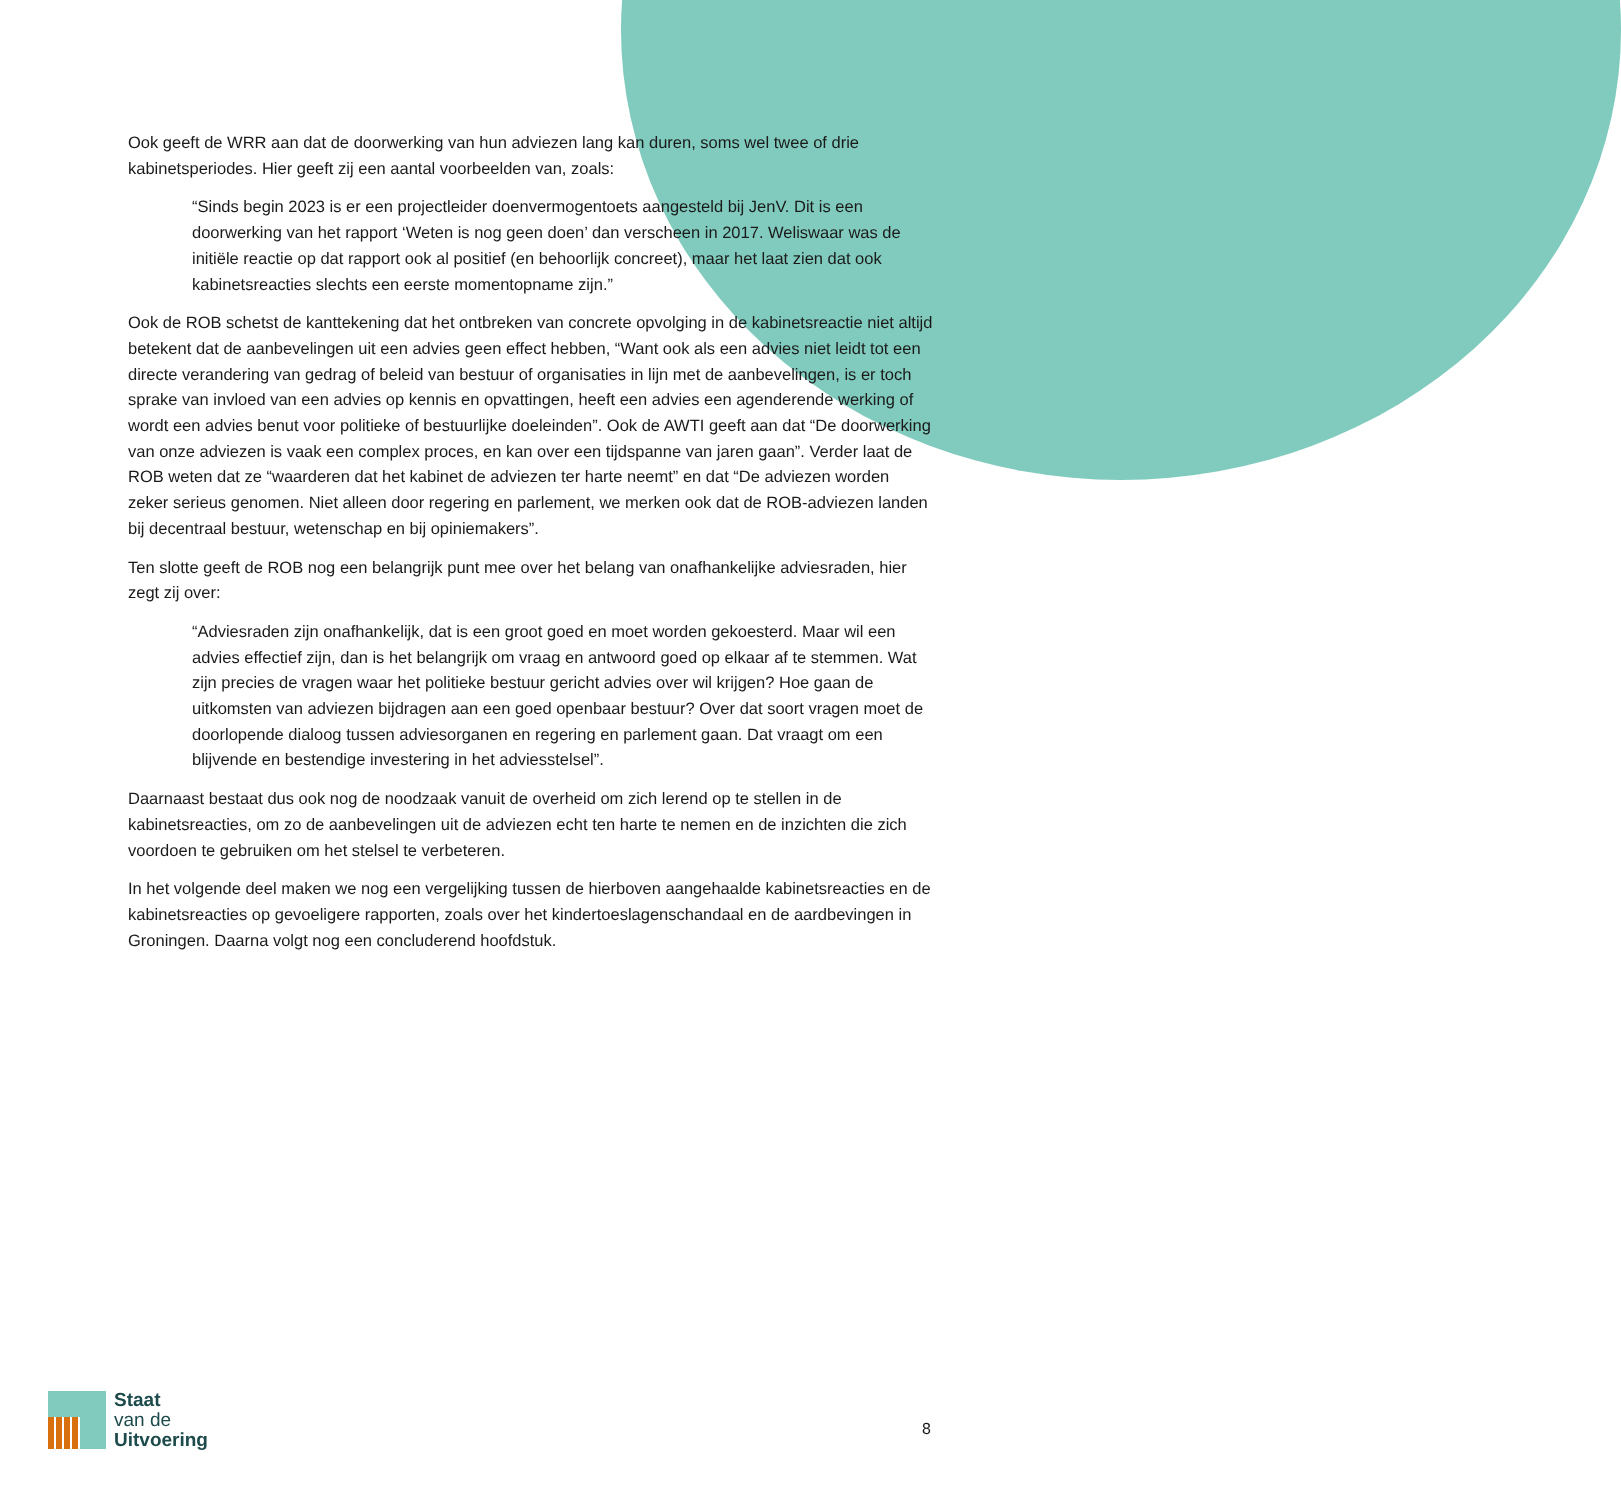Ook geeft de WRR aan dat de doorwerking van hun adviezen lang kan duren, soms wel twee of drie kabinetsperiodes. Hier geeft zij een aantal voorbeelden van, zoals:
“Sinds begin 2023 is er een projectleider doenvermogentoets aangesteld bij JenV. Dit is een doorwerking van het rapport ‘Weten is nog geen doen’ dan verscheen in 2017. Weliswaar was de initiële reactie op dat rapport ook al positief (en behoorlijk concreet), maar het laat zien dat ook kabinetsreacties slechts een eerste momentopname zijn.”
Ook de ROB schetst de kanttekening dat het ontbreken van concrete opvolging in de kabinetsreactie niet altijd betekent dat de aanbevelingen uit een advies geen effect hebben, “Want ook als een advies niet leidt tot een directe verandering van gedrag of beleid van bestuur of organisaties in lijn met de aanbevelingen, is er toch sprake van invloed van een advies op kennis en opvattingen, heeft een advies een agenderende werking of wordt een advies benut voor politieke of bestuurlijke doeleinden”. Ook de AWTI geeft aan dat “De doorwerking van onze adviezen is vaak een complex proces, en kan over een tijdspanne van jaren gaan”. Verder laat de ROB weten dat ze “waarderen dat het kabinet de adviezen ter harte neemt” en dat “De adviezen worden zeker serieus genomen. Niet alleen door regering en parlement, we merken ook dat de ROB-adviezen landen bij decentraal bestuur, wetenschap en bij opiniemakers”.
Ten slotte geeft de ROB nog een belangrijk punt mee over het belang van onafhankelijke adviesraden, hier zegt zij over:
“Adviesraden zijn onafhankelijk, dat is een groot goed en moet worden gekoesterd. Maar wil een advies effectief zijn, dan is het belangrijk om vraag en antwoord goed op elkaar af te stemmen. Wat zijn precies de vragen waar het politieke bestuur gericht advies over wil krijgen? Hoe gaan de uitkomsten van adviezen bijdragen aan een goed openbaar bestuur? Over dat soort vragen moet de doorlopende dialoog tussen adviesorganen en regering en parlement gaan. Dat vraagt om een blijvende en bestendige investering in het adviesstelsel”.
Daarnaast bestaat dus ook nog de noodzaak vanuit de overheid om zich lerend op te stellen in de kabinetsreacties, om zo de aanbevelingen uit de adviezen echt ten harte te nemen en de inzichten die zich voordoen te gebruiken om het stelsel te verbeteren.
In het volgende deel maken we nog een vergelijking tussen de hierboven aangehaalde kabinetsreacties en de kabinetsreacties op gevoeligere rapporten, zoals over het kindertoeslagenschandaal en de aardbevingen in Groningen. Daarna volgt nog een concluderend hoofdstuk.
Staat
van de
Uitvoering
8